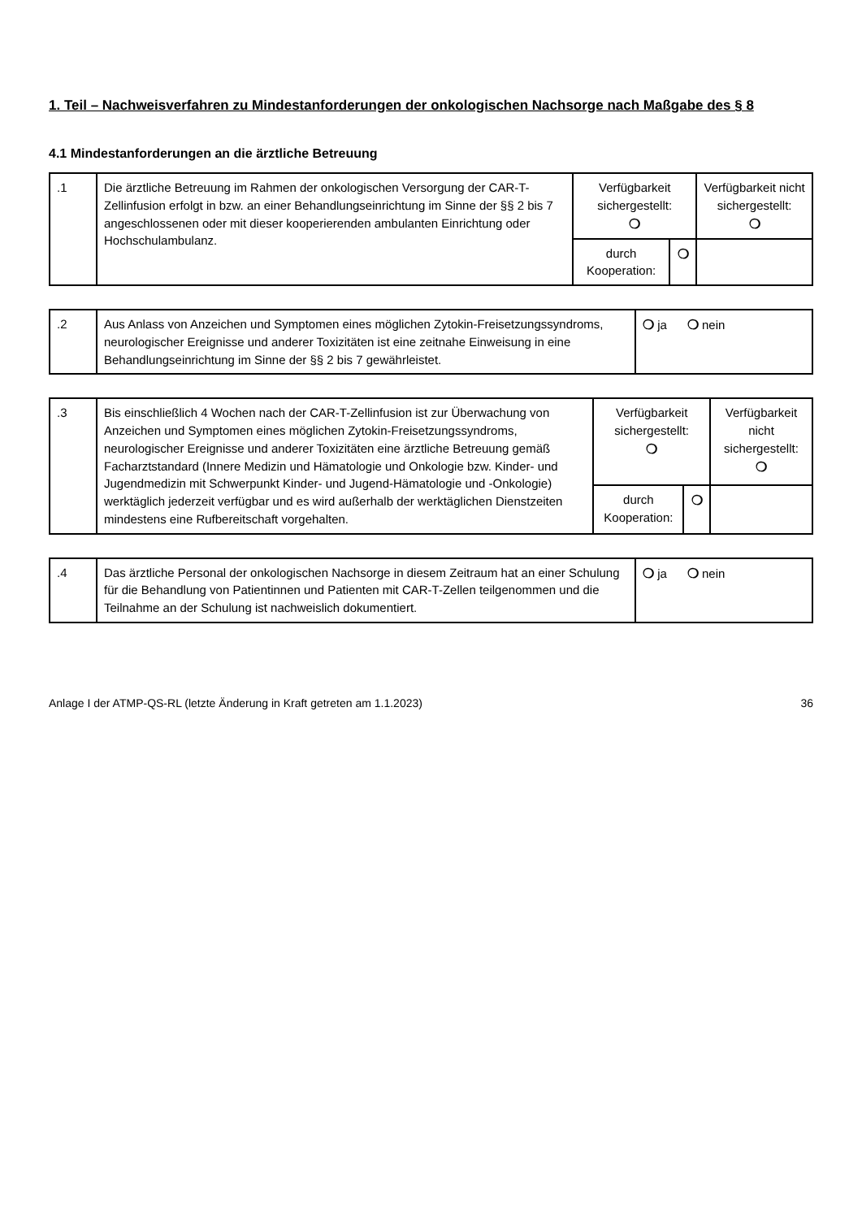1. Teil – Nachweisverfahren zu Mindestanforderungen der onkologischen Nachsorge nach Maßgabe des § 8
4.1 Mindestanforderungen an die ärztliche Betreuung
| .1 | Die ärztliche Betreuung im Rahmen der onkologischen Versorgung der CAR-T-Zellinfusion erfolgt in bzw. an einer Behandlungseinrichtung im Sinne der §§ 2 bis 7 angeschlossenen oder mit dieser kooperierenden ambulanten Einrichtung oder Hochschulambulanz. | Verfügbarkeit sichergestellt: ❍ | | Verfügbarkeit nicht sichergestellt: ❍ |
| | | durch Kooperation: | ❍ | |
| .2 | Aus Anlass von Anzeichen und Symptomen eines möglichen Zytokin-Freisetzungssyndroms, neurologischer Ereignisse und anderer Toxizitäten ist eine zeitnahe Einweisung in eine Behandlungseinrichtung im Sinne der §§ 2 bis 7 gewährleistet. | ❍ ja ❍ nein |
| .3 | Bis einschließlich 4 Wochen nach der CAR-T-Zellinfusion ist zur Überwachung von Anzeichen und Symptomen eines möglichen Zytokin-Freisetzungssyndroms, neurologischer Ereignisse und anderer Toxizitäten eine ärztliche Betreuung gemäß Facharztstandard (Innere Medizin und Hämatologie und Onkologie bzw. Kinder- und Jugendmedizin mit Schwerpunkt Kinder- und Jugend-Hämatologie und -Onkologie) werktäglich jederzeit verfügbar und es wird außerhalb der werktäglichen Dienstzeiten mindestens eine Rufbereitschaft vorgehalten. | Verfügbarkeit sichergestellt: ❍ | | Verfügbarkeit nicht sichergestellt: ❍ |
| | | durch Kooperation: | ❍ | |
| .4 | Das ärztliche Personal der onkologischen Nachsorge in diesem Zeitraum hat an einer Schulung für die Behandlung von Patientinnen und Patienten mit CAR-T-Zellen teilgenommen und die Teilnahme an der Schulung ist nachweislich dokumentiert. | ❍ ja ❍ nein |
Anlage I der ATMP-QS-RL (letzte Änderung in Kraft getreten am 1.1.2023) 36